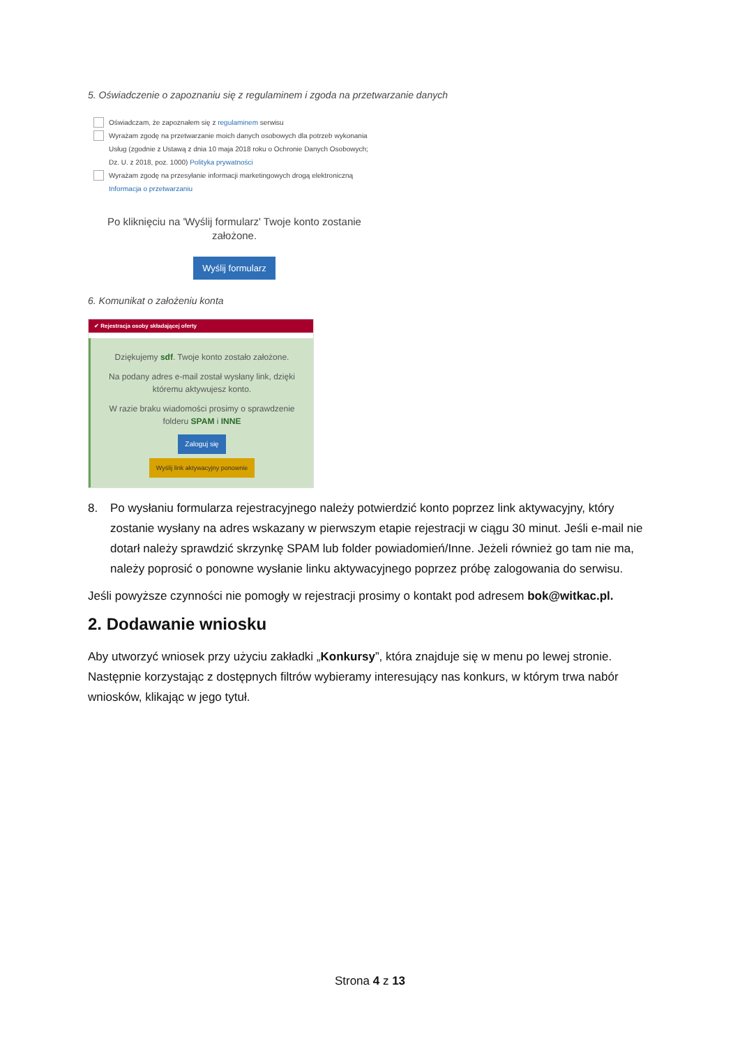5. Oświadczenie o zapoznaniu się z regulaminem i zgoda na przetwarzanie danych
Oświadczam, że zapoznałem się z regulaminem serwisu
Wyrażam zgodę na przetwarzanie moich danych osobowych dla potrzeb wykonania
Usług (zgodnie z Ustawą z dnia 10 maja 2018 roku o Ochronie Danych Osobowych;
Dz. U. z 2018, poz. 1000) Polityka prywatności
Wyrażam zgodę na przesyłanie informacji marketingowych drogą elektroniczną
Informacja o przetwarzaniu
Po kliknięciu na 'Wyślij formularz' Twoje konto zostanie założone.
Wyślij formularz
6. Komunikat o założeniu konta
✔ Rejestracja osoby składającej oferty
Dziękujemy sdf. Twoje konto zostało założone.
Na podany adres e-mail został wysłany link, dzięki któremu aktywujesz konto.
W razie braku wiadomości prosimy o sprawdzenie folderu SPAM i INNE
Zaloguj się
Wyślij link aktywacyjny ponownie
8.
Po wysłaniu formularza rejestracyjnego należy potwierdzić konto poprzez link aktywacyjny, który zostanie wysłany na adres wskazany w pierwszym etapie rejestracji w ciągu 30 minut. Jeśli e-mail nie dotarł należy sprawdzić skrzynkę SPAM lub folder powiadomień/Inne. Jeżeli również go tam nie ma, należy poprosić o ponowne wysłanie linku aktywacyjnego poprzez próbę zalogowania do serwisu.
Jeśli powyższe czynności nie pomogły w rejestracji prosimy o kontakt pod adresem bok@witkac.pl.
2. Dodawanie wniosku
Aby utworzyć wniosek przy użyciu zakładki „Konkursy”, która znajduje się w menu po lewej stronie. Następnie korzystając z dostępnych filtrów wybieramy interesujący nas konkurs, w którym trwa nabór wniosków, klikając w jego tytuł.
Strona 4 z 13